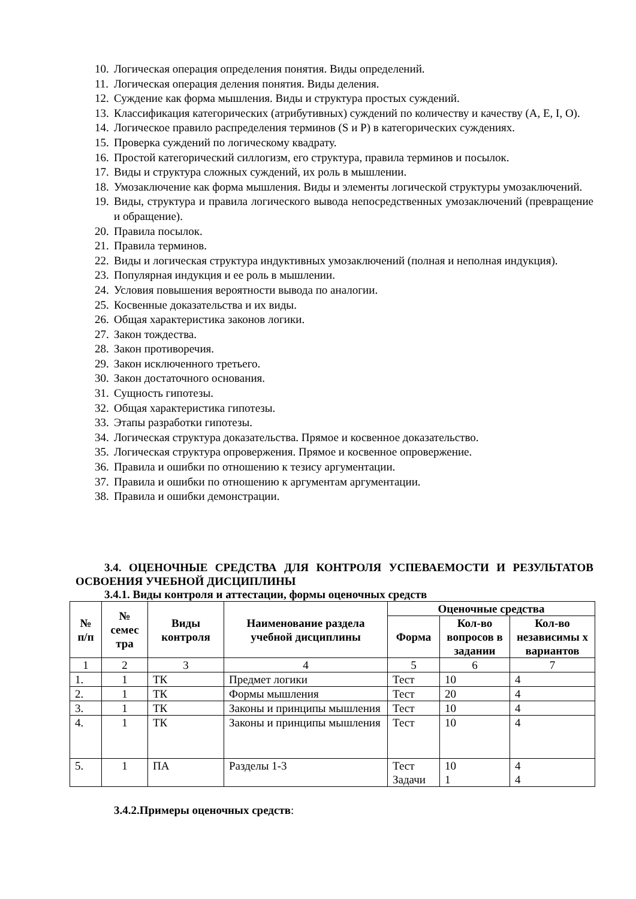10. Логическая операция определения понятия. Виды определений.
11. Логическая операция деления понятия. Виды деления.
12. Суждение как форма мышления. Виды и структура простых суждений.
13. Классификация категорических (атрибутивных) суждений по количеству и качеству (A, E, I, O).
14. Логическое правило распределения терминов (S и P) в категорических суждениях.
15. Проверка суждений по логическому квадрату.
16. Простой категорический силлогизм, его структура, правила терминов и посылок.
17. Виды и структура сложных суждений, их роль в мышлении.
18. Умозаключение как форма мышления. Виды и элементы логической структуры умозаключений.
19. Виды, структура и правила логического вывода непосредственных умозаключений (превращение и обращение).
20. Правила посылок.
21. Правила терминов.
22. Виды и логическая структура индуктивных умозаключений (полная и неполная индукция).
23. Популярная индукция и ее роль в мышлении.
24. Условия повышения вероятности вывода по аналогии.
25. Косвенные доказательства и их виды.
26. Общая характеристика законов логики.
27. Закон тождества.
28. Закон противоречия.
29. Закон исключенного третьего.
30. Закон достаточного основания.
31. Сущность гипотезы.
32. Общая характеристика гипотезы.
33. Этапы разработки гипотезы.
34. Логическая структура доказательства. Прямое и косвенное доказательство.
35. Логическая структура опровержения. Прямое и косвенное опровержение.
36. Правила и ошибки по отношению к тезису аргументации.
37. Правила и ошибки по отношению к аргументам аргументации.
38. Правила и ошибки демонстрации.
3.4. ОЦЕНОЧНЫЕ СРЕДСТВА ДЛЯ КОНТРОЛЯ УСПЕВАЕМОСТИ И РЕЗУЛЬТАТОВ ОСВОЕНИЯ УЧЕБНОЙ ДИСЦИПЛИНЫ
3.4.1. Виды контроля и аттестации, формы оценочных средств
| № п/п | № семес тра | Виды контроля | Наименование раздела учебной дисциплины | Оценочные средства | | |
| --- | --- | --- | --- | --- | --- | --- |
| | | | | Форма | Кол-во вопросов в задании | Кол-во независимы х вариантов |
| 1 | 2 | 3 | 4 | 5 | 6 | 7 |
| 1. | 1 | ТК | Предмет логики | Тест | 10 | 4 |
| 2. | 1 | ТК | Формы мышления | Тест | 20 | 4 |
| 3. | 1 | ТК | Законы и принципы мышления | Тест | 10 | 4 |
| 4. | 1 | ТК | Законы и принципы мышления | Тест | 10 | 4 |
| 5. | 1 | ПА | Разделы 1-3 | Тест Задачи | 10 1 | 4 4 |
3.4.2.Примеры оценочных средств: